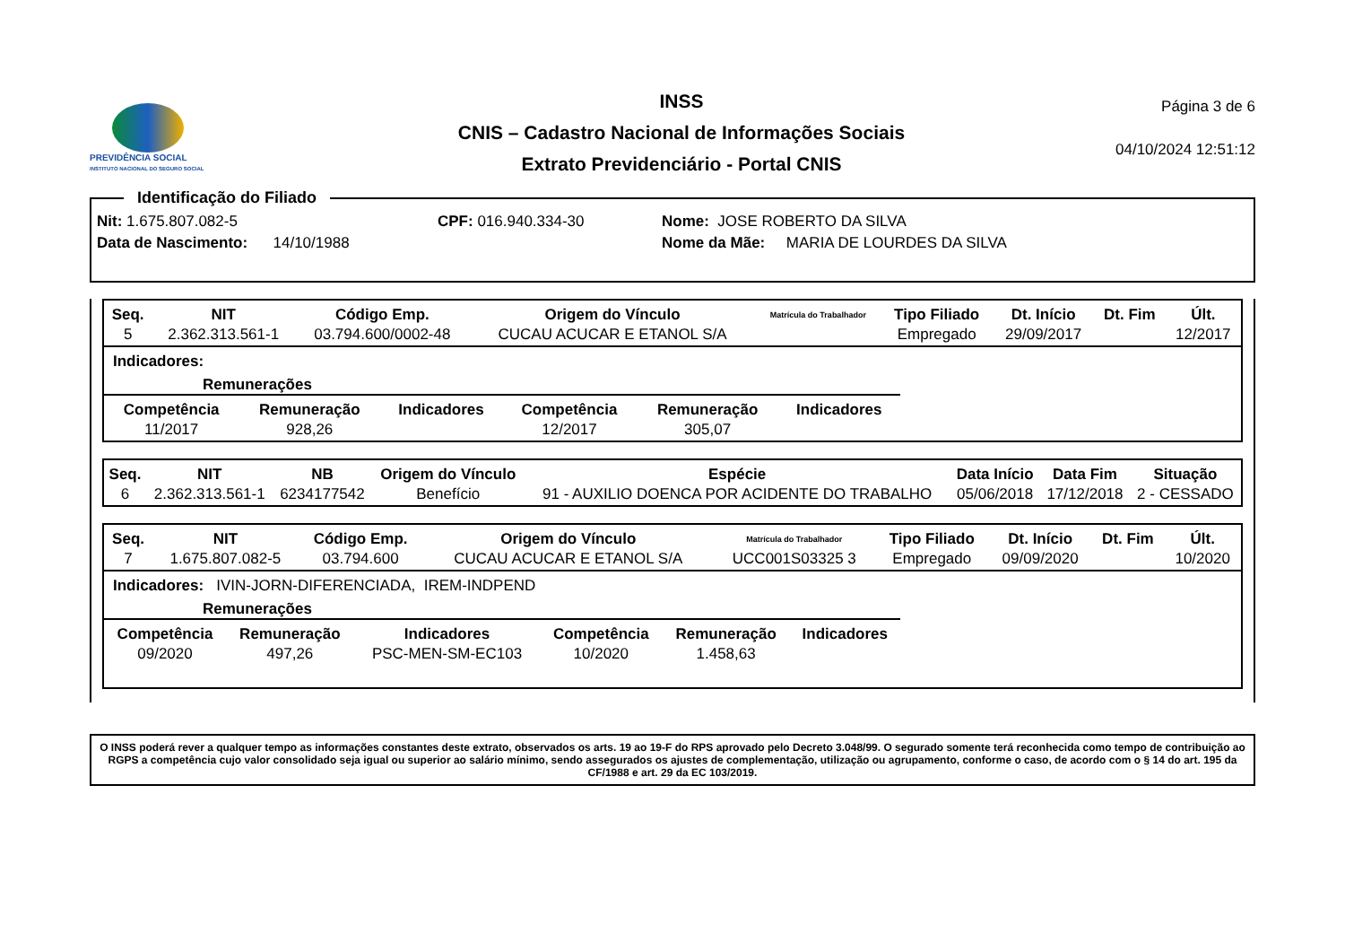PREVIDÊNCIA SOCIAL
INSTITUTO NACIONAL DO SEGURO SOCIAL
INSS
CNIS – Cadastro Nacional de Informações Sociais
Extrato Previdenciário - Portal CNIS
Página 3 de 6
04/10/2024 12:51:12
Identificação do Filiado
Nit: 1.675.807.082-5
Data de Nascimento: 14/10/1988
CPF: 016.940.334-30 Nome: JOSE ROBERTO DA SILVA
Nome da Mãe: MARIA DE LOURDES DA SILVA
| Seq. | NIT | Código Emp. | Origem do Vínculo | Matrícula do Trabalhador | Tipo Filiado | Dt. Início | Dt. Fim | Últ. |
| --- | --- | --- | --- | --- | --- | --- | --- | --- |
| 5 | 2.362.313.561-1 | 03.794.600/0002-48 | CUCAU ACUCAR E ETANOL S/A | | Empregado | 29/09/2017 | | 12/2017 |
Indicadores:
Remunerações
| Competência | Remuneração | Indicadores | Competência | Remuneração | Indicadores |
| --- | --- | --- | --- | --- | --- |
| 11/2017 | 928,26 | | 12/2017 | 305,07 | |
| Seq. | NIT | NB | Origem do Vínculo | Espécie | Data Início | Data Fim | Situação |
| --- | --- | --- | --- | --- | --- | --- | --- |
| 6 | 2.362.313.561-1 | 6234177542 | Benefício | 91 - AUXILIO DOENCA POR ACIDENTE DO TRABALHO | 05/06/2018 | 17/12/2018 | 2 - CESSADO |
| Seq. | NIT | Código Emp. | Origem do Vínculo | Matrícula do Trabalhador | Tipo Filiado | Dt. Início | Dt. Fim | Últ. |
| --- | --- | --- | --- | --- | --- | --- | --- | --- |
| 7 | 1.675.807.082-5 | 03.794.600 | CUCAU ACUCAR E ETANOL S/A | UCC001S03325 3 | Empregado | 09/09/2020 | | 10/2020 |
Indicadores: IVIN-JORN-DIFERENCIADA, IREM-INDPEND
Remunerações
| Competência | Remuneração | Indicadores | Competência | Remuneração | Indicadores |
| --- | --- | --- | --- | --- | --- |
| 09/2020 | 497,26 | PSC-MEN-SM-EC103 | 10/2020 | 1.458,63 | |
O INSS poderá rever a qualquer tempo as informações constantes deste extrato, observados os arts. 19 ao 19-F do RPS aprovado pelo Decreto 3.048/99. O segurado somente terá reconhecida como tempo de contribuição ao RGPS a competência cujo valor consolidado seja igual ou superior ao salário mínimo, sendo assegurados os ajustes de complementação, utilização ou agrupamento, conforme o caso, de acordo com o § 14 do art. 195 da CF/1988 e art. 29 da EC 103/2019.